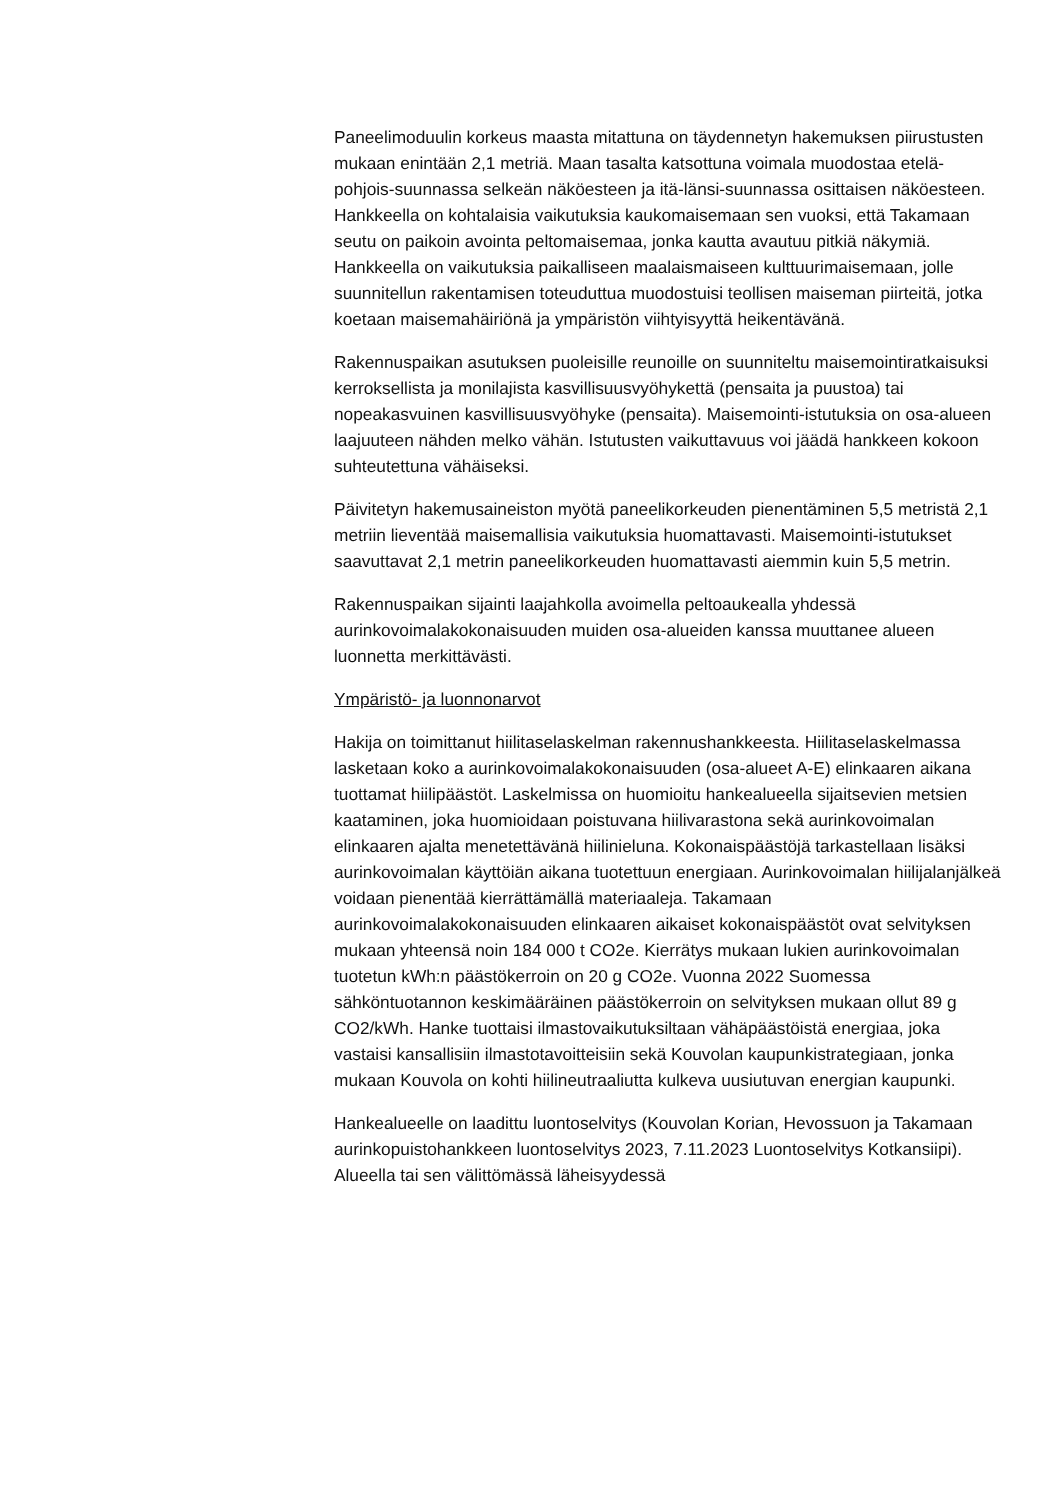Paneelimoduulin korkeus maasta mitattuna on täydennetyn hakemuksen piirustusten mukaan enintään 2,1 metriä. Maan tasalta katsottuna voimala muodostaa etelä-pohjois-suunnassa selkeän näköesteen ja itä-länsi-suunnassa osittaisen näköesteen. Hankkeella on kohtalaisia vaikutuksia kaukomaisemaan sen vuoksi, että Takamaan seutu on paikoin avointa peltomaisemaa, jonka kautta avautuu pitkiä näkymiä. Hankkeella on vaikutuksia paikalliseen maalaismaiseen kulttuurimaisemaan, jolle suunnitellun rakentamisen toteuduttua muodostuisi teollisen maiseman piirteitä, jotka koetaan maisemahäiriönä ja ympäristön viihtyisyyttä heikentävänä.
Rakennuspaikan asutuksen puoleisille reunoille on suunniteltu maisemointiratkaisuksi kerroksellista ja monilajista kasvillisuusvyöhykettä (pensaita ja puustoa) tai nopeakasvuinen kasvillisuusvyöhyke (pensaita). Maisemointi-istutuksia on osa-alueen laajuuteen nähden melko vähän. Istutusten vaikuttavuus voi jäädä hankkeen kokoon suhteutettuna vähäiseksi.
Päivitetyn hakemusaineiston myötä paneelikorkeuden pienentäminen 5,5 metristä 2,1 metriin lieventää maisemallisia vaikutuksia huomattavasti. Maisemointi-istutukset saavuttavat 2,1 metrin paneelikorkeuden huomattavasti aiemmin kuin 5,5 metrin.
Rakennuspaikan sijainti laajahkolla avoimella peltoaukealla yhdessä aurinkovoimalakokonaisuuden muiden osa-alueiden kanssa muuttanee alueen luonnetta merkittävästi.
Ympäristö- ja luonnonarvot
Hakija on toimittanut hiilitaselaskelman rakennushankkeesta. Hiilitaselaskelmassa lasketaan koko a aurinkovoimalakokonaisuuden (osa-alueet A-E) elinkaaren aikana tuottamat hiilipäästöt. Laskelmissa on huomioitu hankealueella sijaitsevien metsien kaataminen, joka huomioidaan poistuvana hiilivarastona sekä aurinkovoimalan elinkaaren ajalta menetettävänä hiilinieluna. Kokonaispäästöjä tarkastellaan lisäksi aurinkovoimalan käyttöiän aikana tuotettuun energiaan. Aurinkovoimalan hiilijalanjälkeä voidaan pienentää kierrättämällä materiaaleja. Takamaan aurinkovoimalakokonaisuuden elinkaaren aikaiset kokonaispäästöt ovat selvityksen mukaan yhteensä noin 184 000 t CO2e. Kierrätys mukaan lukien aurinkovoimalan tuotetun kWh:n päästökerroin on 20 g CO2e. Vuonna 2022 Suomessa sähköntuotannon keskimääräinen päästökerroin on selvityksen mukaan ollut 89 g CO2/kWh. Hanke tuottaisi ilmastovaikutuksiltaan vähäpäästöistä energiaa, joka vastaisi kansallisiin ilmastotavoitteisiin sekä Kouvolan kaupunkistrategiaan, jonka mukaan Kouvola on kohti hiilineutraaliutta kulkeva uusiutuvan energian kaupunki.
Hankealueelle on laadittu luontoselvitys (Kouvolan Korian, Hevossuon ja Takamaan aurinkopuistohankkeen luontoselvitys 2023, 7.11.2023 Luontoselvitys Kotkansiipi). Alueella tai sen välittömässä läheisyydessä